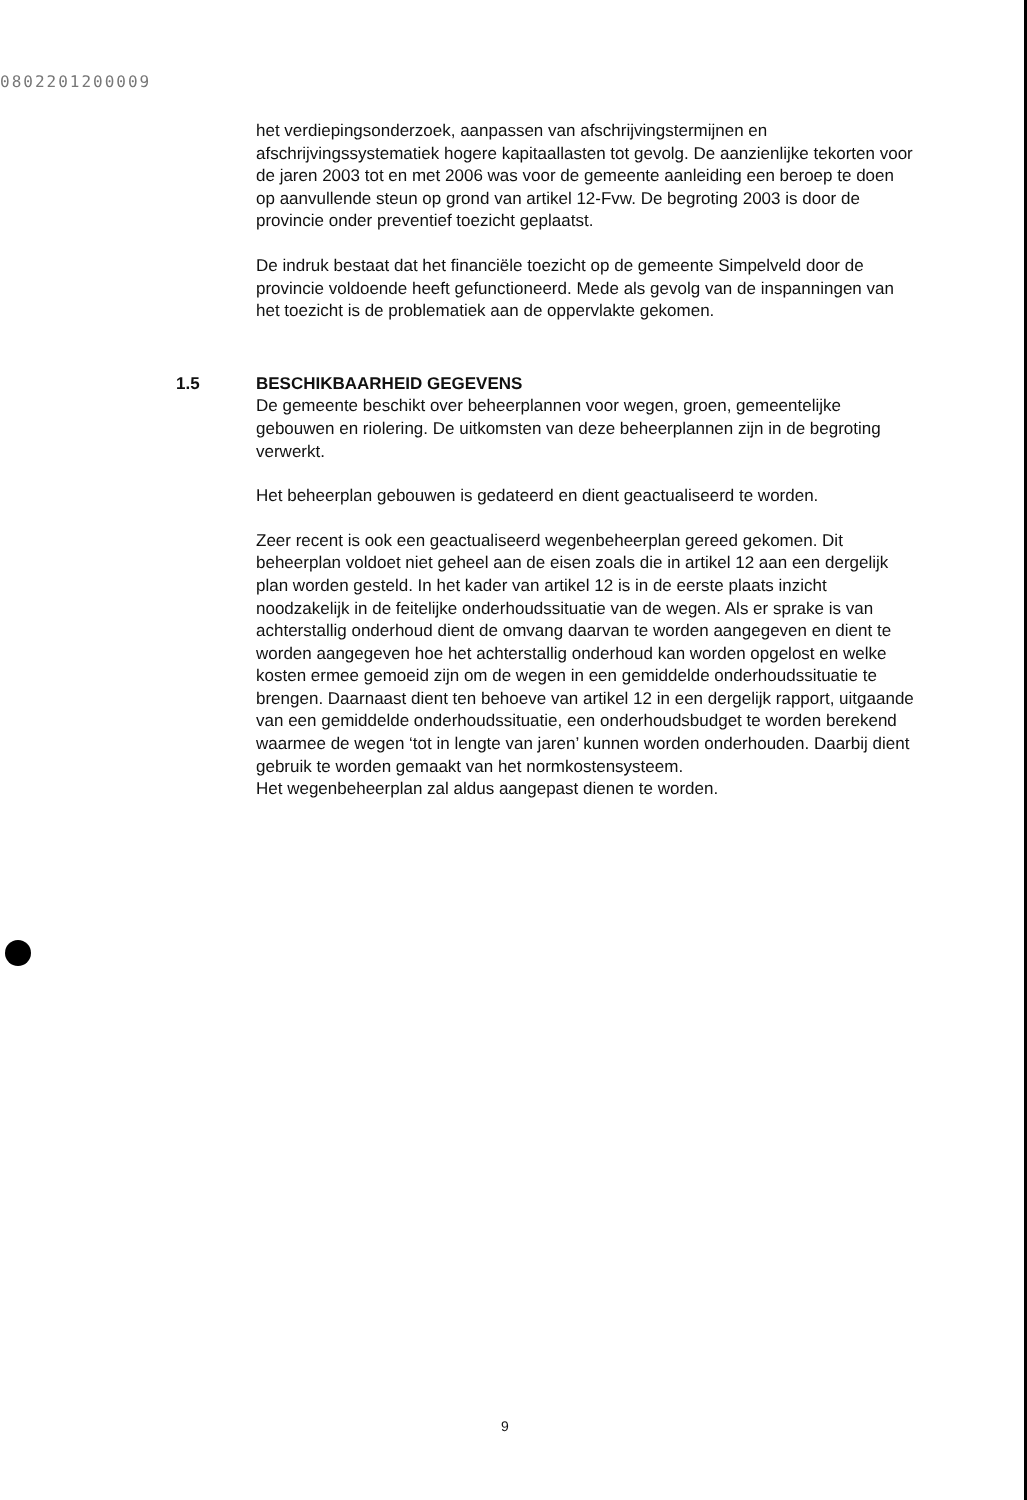0802201200009
het verdiepingsonderzoek, aanpassen van afschrijvingstermijnen en afschrijvingssystematiek hogere kapitaallasten tot gevolg. De aanzienlijke tekorten voor de jaren 2003 tot en met 2006 was voor de gemeente aanleiding een beroep te doen op aanvullende steun op grond van artikel 12-Fvw. De begroting 2003 is door de provincie onder preventief toezicht geplaatst.
De indruk bestaat dat het financiële toezicht op de gemeente Simpelveld door de provincie voldoende heeft gefunctioneerd. Mede als gevolg van de inspanningen van het toezicht is de problematiek aan de oppervlakte gekomen.
1.5 BESCHIKBAARHEID GEGEVENS
De gemeente beschikt over beheerplannen voor wegen, groen, gemeentelijke gebouwen en riolering. De uitkomsten van deze beheerplannen zijn in de begroting verwerkt.
Het beheerplan gebouwen is gedateerd en dient geactualiseerd te worden.
Zeer recent is ook een geactualiseerd wegenbeheerplan gereed gekomen. Dit beheerplan voldoet niet geheel aan de eisen zoals die in artikel 12 aan een dergelijk plan worden gesteld. In het kader van artikel 12 is in de eerste plaats inzicht noodzakelijk in de feitelijke onderhoudssituatie van de wegen. Als er sprake is van achterstallig onderhoud dient de omvang daarvan te worden aangegeven en dient te worden aangegeven hoe het achterstallig onderhoud kan worden opgelost en welke kosten ermee gemoeid zijn om de wegen in een gemiddelde onderhoudssituatie te brengen. Daarnaast dient ten behoeve van artikel 12 in een dergelijk rapport, uitgaande van een gemiddelde onderhoudssituatie, een onderhoudsbudget te worden berekend waarmee de wegen ‘tot in lengte van jaren’ kunnen worden onderhouden. Daarbij dient gebruik te worden gemaakt van het normkostensysteem.
Het wegenbeheerplan zal aldus aangepast dienen te worden.
9